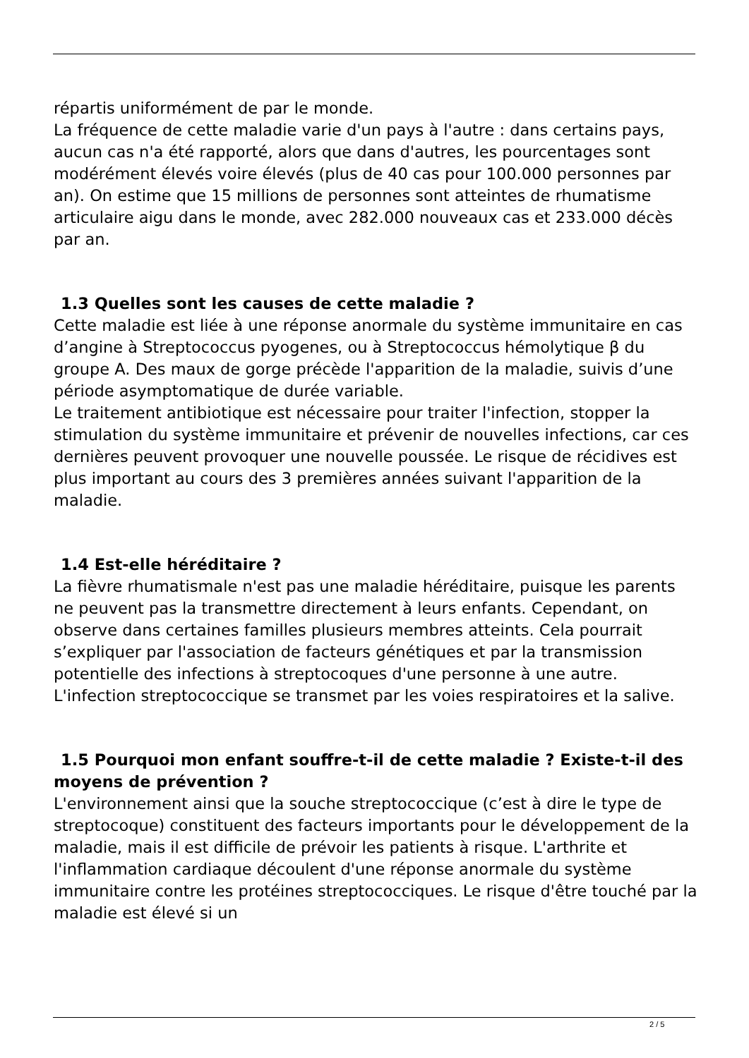répartis uniformément de par le monde.
La fréquence de cette maladie varie d'un pays à l'autre : dans certains pays, aucun cas n'a été rapporté, alors que dans d'autres, les pourcentages sont modérément élevés voire élevés (plus de 40 cas pour 100.000 personnes par an). On estime que 15 millions de personnes sont atteintes de rhumatisme articulaire aigu dans le monde, avec 282.000 nouveaux cas et 233.000 décès par an.
1.3 Quelles sont les causes de cette maladie ?
Cette maladie est liée à une réponse anormale du système immunitaire en cas d’angine à Streptococcus pyogenes, ou à Streptococcus hémolytique β du groupe A. Des maux de gorge précède l'apparition de la maladie, suivis d’une période asymptomatique de durée variable.
Le traitement antibiotique est nécessaire pour traiter l'infection, stopper la stimulation du système immunitaire et prévenir de nouvelles infections, car ces dernières peuvent provoquer une nouvelle poussée. Le risque de récidives est plus important au cours des 3 premières années suivant l'apparition de la maladie.
1.4 Est-elle héréditaire ?
La fièvre rhumatismale n'est pas une maladie héréditaire, puisque les parents ne peuvent pas la transmettre directement à leurs enfants. Cependant, on observe dans certaines familles plusieurs membres atteints. Cela pourrait s’expliquer par l'association de facteurs génétiques et par la transmission potentielle des infections à streptocoques d'une personne à une autre. L'infection streptococcique se transmet par les voies respiratoires et la salive.
1.5 Pourquoi mon enfant souffre-t-il de cette maladie ? Existe-t-il des moyens de prévention ?
L'environnement ainsi que la souche streptococcique (c’est à dire le type de streptocoque) constituent des facteurs importants pour le développement de la maladie, mais il est difficile de prévoir les patients à risque. L'arthrite et l'inflammation cardiaque découlent d'une réponse anormale du système immunitaire contre les protéines streptococciques. Le risque d'être touché par la maladie est élevé si un
2 / 5